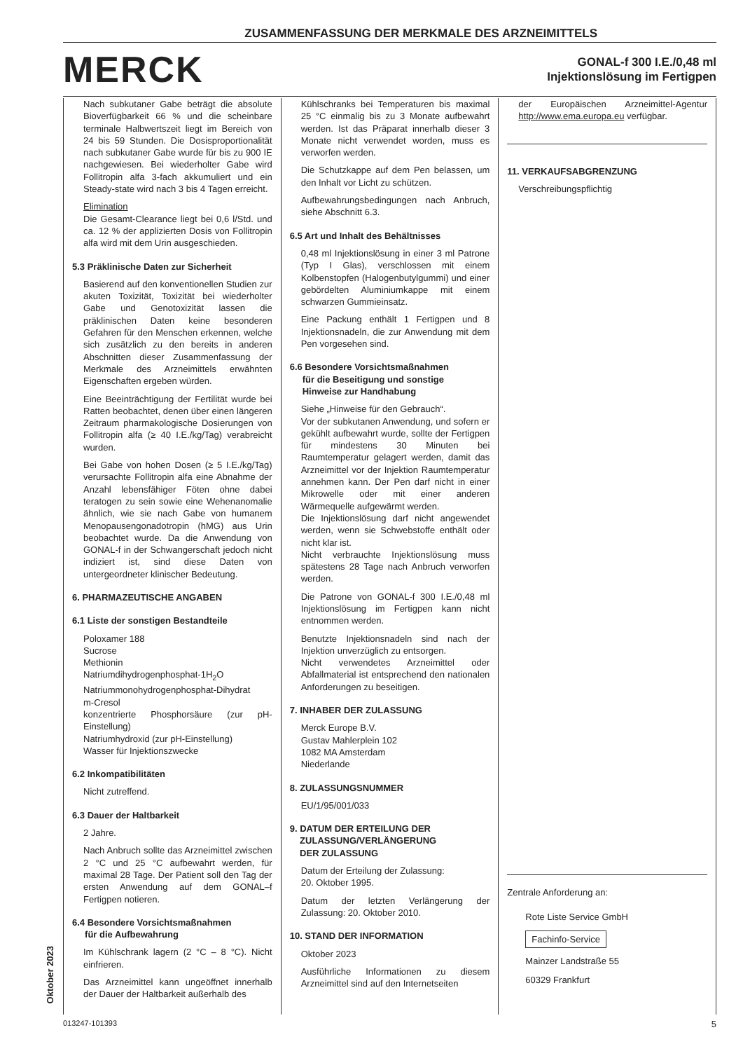ZUSAMMENFASSUNG DER MERKMALE DES ARZNEIMITTELS
MERCK
GONAL-f 300 I.E./0,48 ml
Injektionslösung im Fertigpen
Nach subkutaner Gabe beträgt die absolute Bioverfügbarkeit 66 % und die scheinbare terminale Halbwertszeit liegt im Bereich von 24 bis 59 Stunden. Die Dosisproportionalität nach subkutaner Gabe wurde für bis zu 900 IE nachgewiesen. Bei wiederholter Gabe wird Follitropin alfa 3-fach akkumuliert und ein Steady-state wird nach 3 bis 4 Tagen erreicht.
Elimination
Die Gesamt-Clearance liegt bei 0,6 l/Std. und ca. 12 % der applizierten Dosis von Follitropin alfa wird mit dem Urin ausgeschieden.
5.3 Präklinische Daten zur Sicherheit
Basierend auf den konventionellen Studien zur akuten Toxizität, Toxizität bei wiederholter Gabe und Genotoxizität lassen die präklinischen Daten keine besonderen Gefahren für den Menschen erkennen, welche sich zusätzlich zu den bereits in anderen Abschnitten dieser Zusammenfassung der Merkmale des Arzneimittels erwähnten Eigenschaften ergeben würden.
Eine Beeinträchtigung der Fertilität wurde bei Ratten beobachtet, denen über einen längeren Zeitraum pharmakologische Dosierungen von Follitropin alfa (≥ 40 I.E./kg/Tag) verabreicht wurden.
Bei Gabe von hohen Dosen (≥ 5 I.E./kg/Tag) verursachte Follitropin alfa eine Abnahme der Anzahl lebensfähiger Föten ohne dabei teratogen zu sein sowie eine Wehenanomalie ähnlich, wie sie nach Gabe von humanem Menopausengonadotropin (hMG) aus Urin beobachtet wurde. Da die Anwendung von GONAL-f in der Schwangerschaft jedoch nicht indiziert ist, sind diese Daten von untergeordneter klinischer Bedeutung.
6. PHARMAZEUTISCHE ANGABEN
6.1 Liste der sonstigen Bestandteile
Poloxamer 188
Sucrose
Methionin
Natriumdihydrogenphosphat-1H<sub>2</sub>O
Natriummonohydrogenphosphat-Dihydrat
m-Cresol
konzentrierte Phosphorsäure (zur pH-Einstellung)
Natriumhydroxid (zur pH-Einstellung)
Wasser für Injektionszwecke
6.2 Inkompatibilitäten
Nicht zutreffend.
6.3 Dauer der Haltbarkeit
2 Jahre.
Nach Anbruch sollte das Arzneimittel zwischen 2 °C und 25 °C aufbewahrt werden, für maximal 28 Tage. Der Patient soll den Tag der ersten Anwendung auf dem GONAL–f Fertigpen notieren.
6.4 Besondere Vorsichtsmaßnahmen
für die Aufbewahrung
Im Kühlschrank lagern (2 °C – 8 °C). Nicht einfrieren.
Das Arzneimittel kann ungeöffnet innerhalb der Dauer der Haltbarkeit außerhalb des
Kühlschranks bei Temperaturen bis maximal 25 °C einmalig bis zu 3 Monate aufbewahrt werden. Ist das Präparat innerhalb dieser 3 Monate nicht verwendet worden, muss es verworfen werden.
Die Schutzkappe auf dem Pen belassen, um den Inhalt vor Licht zu schützen.
Aufbewahrungsbedingungen nach Anbruch, siehe Abschnitt 6.3.
6.5 Art und Inhalt des Behältnisses
0,48 ml Injektionslösung in einer 3 ml Patrone (Typ I Glas), verschlossen mit einem Kolbenstopfen (Halogenbutylgummi) und einer gebördelten Aluminiumkappe mit einem schwarzen Gummieinsatz.
Eine Packung enthält 1 Fertigpen und 8 Injektionsnadeln, die zur Anwendung mit dem Pen vorgesehen sind.
6.6 Besondere Vorsichtsmaßnahmen
für die Beseitigung und sonstige
Hinweise zur Handhabung
Siehe „Hinweise für den Gebrauch“.
Vor der subkutanen Anwendung, und sofern er gekühlt aufbewahrt wurde, sollte der Fertigpen für mindestens 30 Minuten bei Raumtemperatur gelagert werden, damit das Arzneimittel vor der Injektion Raumtemperatur annehmen kann. Der Pen darf nicht in einer Mikrowelle oder mit einer anderen Wärmequelle aufgewärmt werden.
Die Injektionslösung darf nicht angewendet werden, wenn sie Schwebstoffe enthält oder nicht klar ist.
Nicht verbrauchte Injektionslösung muss spätestens 28 Tage nach Anbruch verworfen werden.
Die Patrone von GONAL-f 300 I.E./0,48 ml Injektionslösung im Fertigpen kann nicht entnommen werden.
Benutzte Injektionsnadeln sind nach der Injektion unverzüglich zu entsorgen.
Nicht verwendetes Arzneimittel oder Abfallmaterial ist entsprechend den nationalen Anforderungen zu beseitigen.
7. INHABER DER ZULASSUNG
Merck Europe B.V.
Gustav Mahlerplein 102
1082 MA Amsterdam
Niederlande
8. ZULASSUNGSNUMMER
EU/1/95/001/033
9. DATUM DER ERTEILUNG DER
ZULASSUNG/VERLÄNGERUNG
DER ZULASSUNG
Datum der Erteilung der Zulassung:
20. Oktober 1995.
Datum der letzten Verlängerung der Zulassung: 20. Oktober 2010.
10. STAND DER INFORMATION
Oktober 2023
Ausführliche Informationen zu diesem Arzneimittel sind auf den Internetseiten
der Europäischen Arzneimittel-Agentur http://www.ema.europa.eu verfügbar.
11. VERKAUFSABGRENZUNG
Verschreibungspflichtig
Zentrale Anforderung an:
Rote Liste Service GmbH
Fachinfo-Service
Mainzer Landstraße 55
60329 Frankfurt
Oktober 2023
013247-101393 5